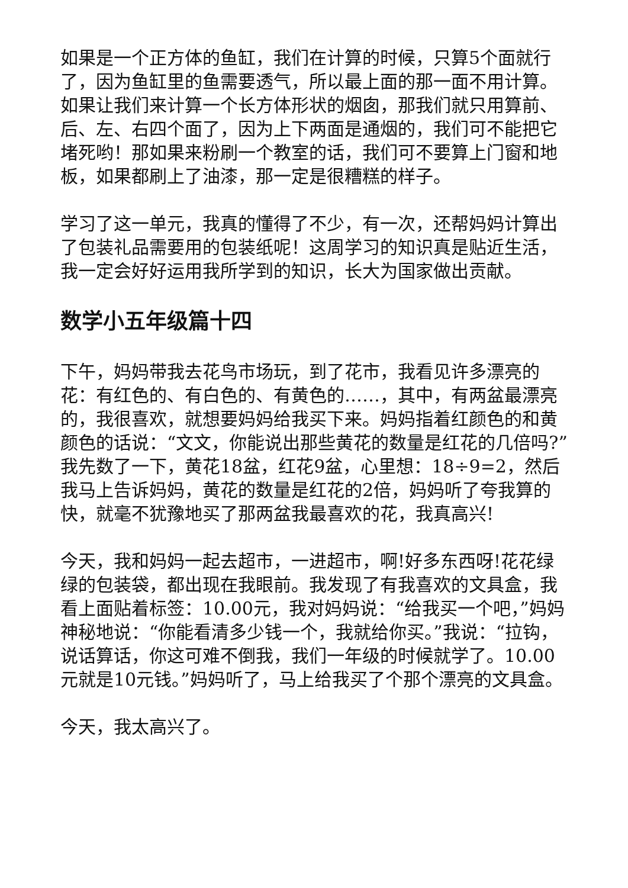如果是一个正方体的鱼缸，我们在计算的时候，只算5个面就行了，因为鱼缸里的鱼需要透气，所以最上面的那一面不用计算。如果让我们来计算一个长方体形状的烟囱，那我们就只用算前、后、左、右四个面了，因为上下两面是通烟的，我们可不能把它堵死哟！那如果来粉刷一个教室的话，我们可不要算上门窗和地板，如果都刷上了油漆，那一定是很糟糕的样子。
学习了这一单元，我真的懂得了不少，有一次，还帮妈妈计算出了包装礼品需要用的包装纸呢！这周学习的知识真是贴近生活，我一定会好好运用我所学到的知识，长大为国家做出贡献。
数学小五年级篇十四
下午，妈妈带我去花鸟市场玩，到了花市，我看见许多漂亮的花：有红色的、有白色的、有黄色的……，其中，有两盆最漂亮的，我很喜欢，就想要妈妈给我买下来。妈妈指着红颜色的和黄颜色的话说：“文文，你能说出那些黄花的数量是红花的几倍吗?”我先数了一下，黄花18盆，红花9盆，心里想：18÷9=2，然后我马上告诉妈妈，黄花的数量是红花的2倍，妈妈听了夸我算的快，就毫不犹豫地买了那两盆我最喜欢的花，我真高兴!
今天，我和妈妈一起去超市，一进超市，啊!好多东西呀!花花绿绿的包装袋，都出现在我眼前。我发现了有我喜欢的文具盒，我看上面贴着标签：10.00元，我对妈妈说：“给我买一个吧，”妈妈神秘地说：“你能看清多少钱一个，我就给你买。”我说：“拉钩，说话算话，你这可难不倒我，我们一年级的时候就学了。10.00元就是10元钱。”妈妈听了，马上给我买了个那个漂亮的文具盒。
今天，我太高兴了。